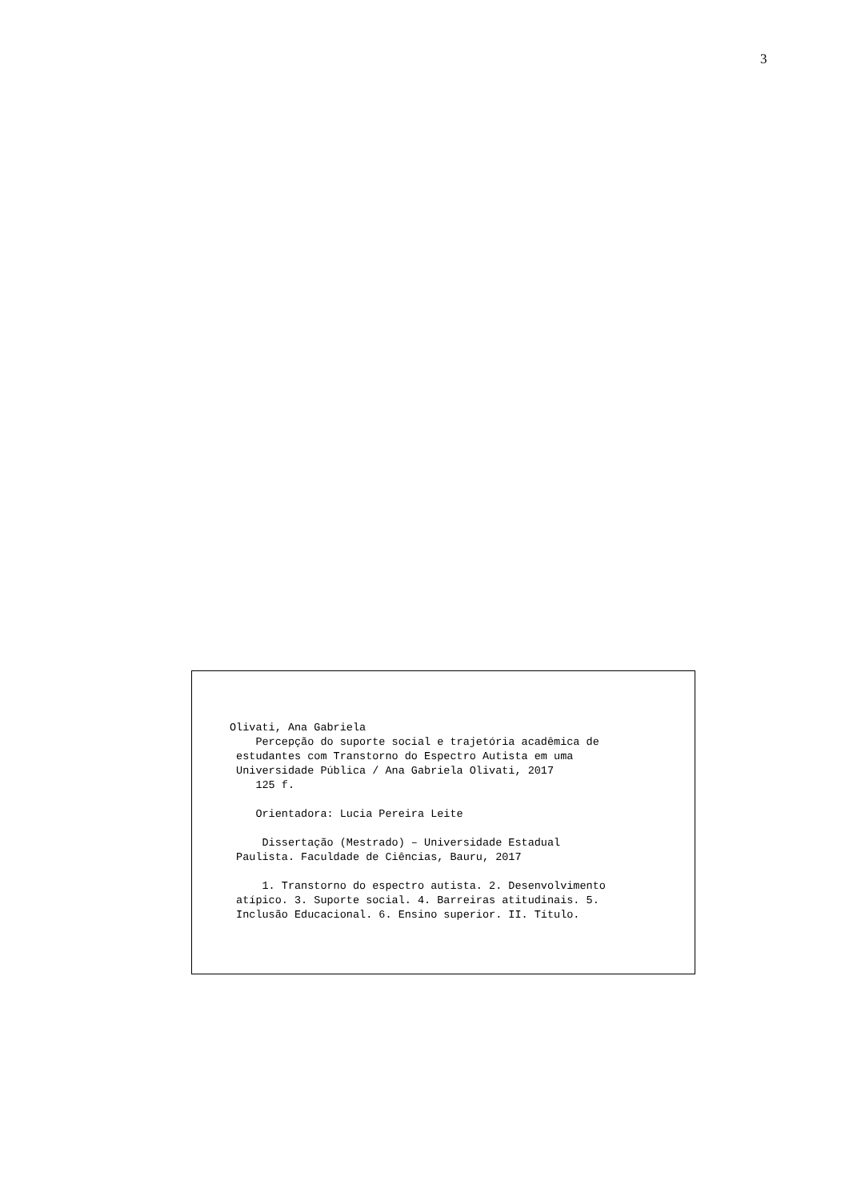3
Olivati, Ana Gabriela Percepção do suporte social e trajetória acadêmica de estudantes com Transtorno do Espectro Autista em uma Universidade Pública / Ana Gabriela Olivati, 2017 125 f. Orientadora: Lucia Pereira Leite Dissertação (Mestrado) – Universidade Estadual Paulista. Faculdade de Ciências, Bauru, 2017 1. Transtorno do espectro autista. 2. Desenvolvimento atípico. 3. Suporte social. 4. Barreiras atitudinais. 5. Inclusão Educacional. 6. Ensino superior. II. Título.